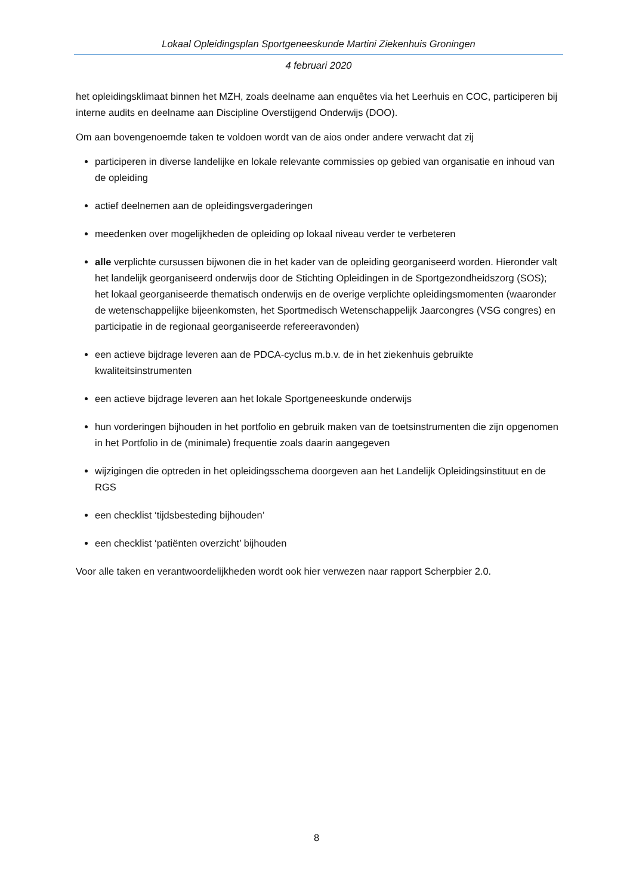Lokaal Opleidingsplan Sportgeneeskunde Martini Ziekenhuis Groningen
4 februari 2020
het opleidingsklimaat binnen het MZH, zoals deelname aan enquêtes via het Leerhuis en COC, participeren bij interne audits en deelname aan Discipline Overstijgend Onderwijs (DOO).
Om aan bovengenoemde taken te voldoen wordt van de aios onder andere verwacht dat zij
participeren in diverse landelijke en lokale relevante commissies op gebied van organisatie en inhoud van de opleiding
actief deelnemen aan de opleidingsvergaderingen
meedenken over mogelijkheden de opleiding op lokaal niveau verder te verbeteren
alle verplichte cursussen bijwonen die in het kader van de opleiding georganiseerd worden. Hieronder valt het landelijk georganiseerd onderwijs door de Stichting Opleidingen in de Sportgezondheidszorg (SOS); het lokaal georganiseerde thematisch onderwijs en de overige verplichte opleidingsmomenten (waaronder de wetenschappelijke bijeenkomsten, het Sportmedisch Wetenschappelijk Jaarcongres (VSG congres) en participatie in de regionaal georganiseerde refereeravonden)
een actieve bijdrage leveren aan de PDCA-cyclus m.b.v. de in het ziekenhuis gebruikte kwaliteitsinstrumenten
een actieve bijdrage leveren aan het lokale Sportgeneeskunde onderwijs
hun vorderingen bijhouden in het portfolio en gebruik maken van de toetsinstrumenten die zijn opgenomen in het Portfolio in de (minimale) frequentie zoals daarin aangegeven
wijzigingen die optreden in het opleidingsschema doorgeven aan het Landelijk Opleidingsinstituut en de RGS
een checklist ‘tijdsbesteding bijhouden’
een checklist ‘patiënten overzicht’ bijhouden
Voor alle taken en verantwoordelijkheden wordt ook hier verwezen naar rapport Scherpbier 2.0.
8